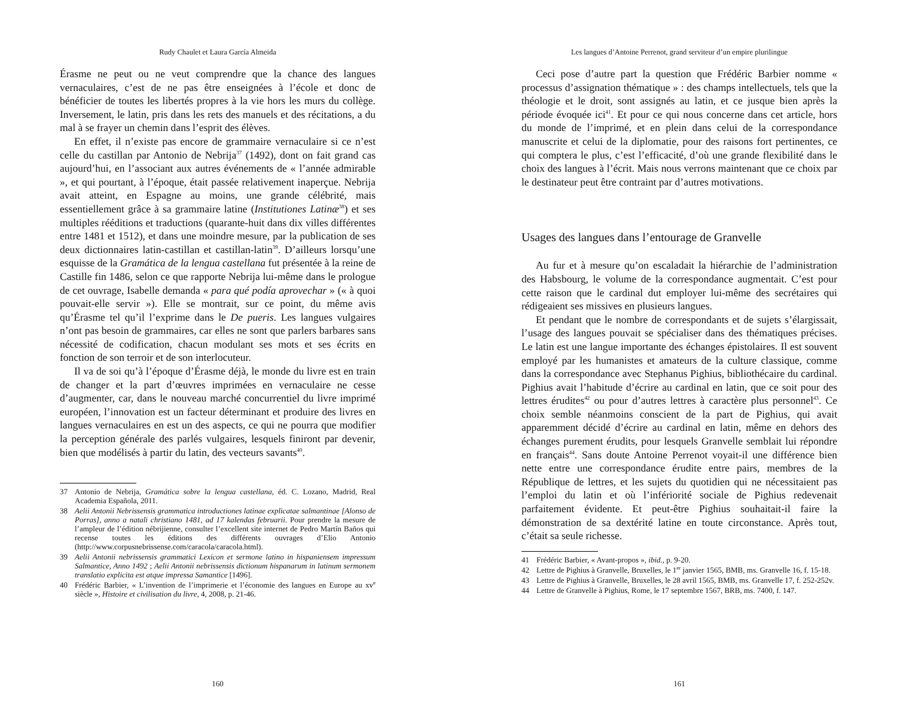Rudy Chaulet et Laura García Almeida
Érasme ne peut ou ne veut comprendre que la chance des langues vernaculaires, c’est de ne pas être enseignées à l’école et donc de bénéficier de toutes les libertés propres à la vie hors les murs du collège. Inversement, le latin, pris dans les rets des manuels et des récitations, a du mal à se frayer un chemin dans l’esprit des élèves.
En effet, il n’existe pas encore de grammaire vernaculaire si ce n’est celle du castillan par Antonio de Nebrija<sup>37</sup> (1492), dont on fait grand cas aujourd’hui, en l’associant aux autres événements de « l’année admirable », et qui pourtant, à l’époque, était passée relativement inaperçue. Nebrija avait atteint, en Espagne au moins, une grande célébrité, mais essentiellement grâce à sa grammaire latine (Institutiones Latinæ<sup>38</sup>) et ses multiples rééditions et traductions (quarante-huit dans dix villes différentes entre 1481 et 1512), et dans une moindre mesure, par la publication de ses deux dictionnaires latin-castillan et castillan-latin<sup>39</sup>. D’ailleurs lorsqu’une esquisse de la Gramática de la lengua castellana fut présentée à la reine de Castille fin 1486, selon ce que rapporte Nebrija lui-même dans le prologue de cet ouvrage, Isabelle demanda « para qué podía aprovechar » (« à quoi pouvait-elle servir »). Elle se montrait, sur ce point, du même avis qu’Érasme tel qu’il l’exprime dans le De pueris. Les langues vulgaires n’ont pas besoin de grammaires, car elles ne sont que parlers barbares sans nécessité de codification, chacun modulant ses mots et ses écrits en fonction de son terroir et de son interlocuteur.
Il va de soi qu’à l’époque d’Érasme déjà, le monde du livre est en train de changer et la part d’œuvres imprimées en vernaculaire ne cesse d’augmenter, car, dans le nouveau marché concurrentiel du livre imprimé européen, l’innovation est un facteur déterminant et produire des livres en langues vernaculaires en est un des aspects, ce qui ne pourra que modifier la perception générale des parlés vulgaires, lesquels finiront par devenir, bien que modélisés à partir du latin, des vecteurs savants<sup>40</sup>.
37 Antonio de Nebrija, Gramática sobre la lengua castellana, éd. C. Lozano, Madrid, Real Academia Española, 2011.
38 Aelii Antonii Nebrissensis grammatica introductiones latinae explicatae salmantinae [Alonso de Porras], anno a natali christiano 1481, ad 17 kalendas februarii. Pour prendre la mesure de l’ampleur de l’édition nébrijienne, consulter l’excellent site internet de Pedro Martín Baños qui recense toutes les éditions des différents ouvrages d’Elio Antonio (http://www.corpusnebrissense.com/caracola/caracola.html).
39 Aelii Antonii nebrissensis grammatici Lexicon et sermone latino in hispaniensem impressum Salmantice, Anno 1492 ; Aelii Antonii nebrissensis dictionum hispanarum in latinum sermonem translatio explicita est atque impressa Samantice [1496].
40 Frédéric Barbier, « L’invention de l’imprimerie et l’économie des langues en Europe au xv<sup>e</sup> siècle », Histoire et civilisation du livre, 4, 2008, p. 21-46.
160
Les langues d’Antoine Perrenot, grand serviteur d’un empire plurilingue
Ceci pose d’autre part la question que Frédéric Barbier nomme « processus d’assignation thématique » : des champs intellectuels, tels que la théologie et le droit, sont assignés au latin, et ce jusque bien après la période évoquée ici<sup>41</sup>. Et pour ce qui nous concerne dans cet article, hors du monde de l’imprimé, et en plein dans celui de la correspondance manuscrite et celui de la diplomatie, pour des raisons fort pertinentes, ce qui comptera le plus, c’est l’efficacité, d’où une grande flexibilité dans le choix des langues à l’écrit. Mais nous verrons maintenant que ce choix par le destinateur peut être contraint par d’autres motivations.
Usages des langues dans l’entourage de Granvelle
Au fur et à mesure qu’on escaladait la hiérarchie de l’administration des Habsbourg, le volume de la correspondance augmentait. C’est pour cette raison que le cardinal dut employer lui-même des secrétaires qui rédigeaient ses missives en plusieurs langues.
Et pendant que le nombre de correspondants et de sujets s’élargissait, l’usage des langues pouvait se spécialiser dans des thématiques précises. Le latin est une langue importante des échanges épistolaires. Il est souvent employé par les humanistes et amateurs de la culture classique, comme dans la correspondance avec Stephanus Pighius, bibliothécaire du cardinal. Pighius avait l’habitude d’écrire au cardinal en latin, que ce soit pour des lettres érudites<sup>42</sup> ou pour d’autres lettres à caractère plus personnel<sup>43</sup>. Ce choix semble néanmoins conscient de la part de Pighius, qui avait apparemment décidé d’écrire au cardinal en latin, même en dehors des échanges purement érudits, pour lesquels Granvelle semblait lui répondre en français<sup>44</sup>. Sans doute Antoine Perrenot voyait-il une différence bien nette entre une correspondance érudite entre pairs, membres de la République de lettres, et les sujets du quotidien qui ne nécessitaient pas l’emploi du latin et où l’infériorité sociale de Pighius redevenait parfaitement évidente. Et peut-être Pighius souhaitait-il faire la démonstration de sa dextérité latine en toute circonstance. Après tout, c’était sa seule richesse.
41 Frédéric Barbier, « Avant-propos », ibid., p. 9-20.
42 Lettre de Pighius à Granvelle, Bruxelles, le 1<sup>er</sup> janvier 1565, BMB, ms. Granvelle 16, f. 15-18.
43 Lettre de Pighius à Granvelle, Bruxelles, le 28 avril 1565, BMB, ms. Granvelle 17, f. 252-252v.
44 Lettre de Granvelle à Pighius, Rome, le 17 septembre 1567, BRB, ms. 7400, f. 147.
161